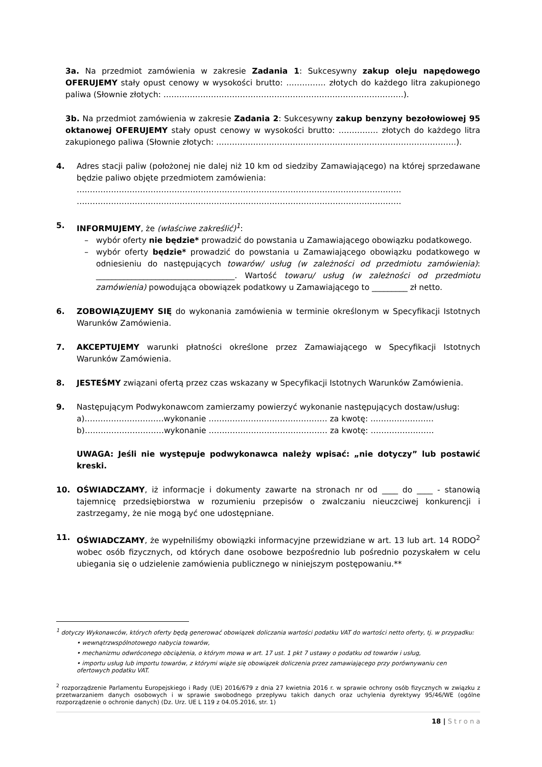3a. Na przedmiot zamówienia w zakresie Zadania 1: Sukcesywny zakup oleju napędowego OFERUJEMY stały opust cenowy w wysokości brutto: …………… złotych do każdego litra zakupionego paliwa (Słownie złotych: ……………………………………………………………………………….).
3b. Na przedmiot zamówienia w zakresie Zadania 2: Sukcesywny zakup benzyny bezołowiowej 95 oktanowej OFERUJEMY stały opust cenowy w wysokości brutto: …………… złotych do każdego litra zakupionego paliwa (Słownie złotych: ……………………………………………………………………………….).
4. Adres stacji paliw (położonej nie dalej niż 10 km od siedziby Zamawiającego) na której sprzedawane będzie paliwo objęte przedmiotem zamówienia:
……………………………………………………………………………………………………………
……………………………………………………………………………………………………………
5. INFORMUJEMY, że (właściwe zakreślić)<sup>1</sup>:
– wybór oferty nie będzie* prowadzić do powstania u Zamawiającego obowiązku podatkowego.
– wybór oferty będzie* prowadzić do powstania u Zamawiającego obowiązku podatkowego w odniesieniu do następujących towarów/ usług (w zależności od przedmiotu zamówienia): ___________________________________. Wartość towaru/ usług (w zależności od przedmiotu zamówienia) powodująca obowiązek podatkowy u Zamawiającego to _________ zł netto.
6. ZOBOWIĄZUJEMY SIĘ do wykonania zamówienia w terminie określonym w Specyfikacji Istotnych Warunków Zamówienia.
7. AKCEPTUJEMY warunki płatności określone przez Zamawiającego w Specyfikacji Istotnych Warunków Zamówienia.
8. JESTEŚMY związani ofertą przez czas wskazany w Specyfikacji Istotnych Warunków Zamówienia.
9. Następującym Podwykonawcom zamierzamy powierzyć wykonanie następujących dostaw/usług:
a)…………………………wykonanie ……………………………………… za kwotę: ……………………
b)…………………………wykonanie ……………………………………… za kwotę: ……………………
UWAGA: Jeśli nie występuje podwykonawca należy wpisać: „nie dotyczy” lub postawić kreski.
10. OŚWIADCZAMY, iż informacje i dokumenty zawarte na stronach nr od ____ do ____ - stanowią tajemnicę przedsiębiorstwa w rozumieniu przepisów o zwalczaniu nieuczciwej konkurencji i zastrzegamy, że nie mogą być one udostępniane.
11. OŚWIADCZAMY, że wypełniliśmy obowiązki informacyjne przewidziane w art. 13 lub art. 14 RODO<sup>2</sup> wobec osób fizycznych, od których dane osobowe bezpośrednio lub pośrednio pozyskałem w celu ubiegania się o udzielenie zamówienia publicznego w niniejszym postępowaniu.**
<sup>1</sup> dotyczy Wykonawców, których oferty będą generować obowiązek doliczania wartości podatku VAT do wartości netto oferty, tj. w przypadku:
• wewnątrzwspólnotowego nabycia towarów,
• mechanizmu odwróconego obciążenia, o którym mowa w art. 17 ust. 1 pkt 7 ustawy o podatku od towarów i usług,
• importu usług lub importu towarów, z którymi wiąże się obowiązek doliczenia przez zamawiającego przy porównywaniu cen ofertowych podatku VAT.
<sup>2</sup> rozporządzenie Parlamentu Europejskiego i Rady (UE) 2016/679 z dnia 27 kwietnia 2016 r. w sprawie ochrony osób fizycznych w związku z przetwarzaniem danych osobowych i w sprawie swobodnego przepływu takich danych oraz uchylenia dyrektywy 95/46/WE (ogólne rozporządzenie o ochronie danych) (Dz. Urz. UE L 119 z 04.05.2016, str. 1)
18 | S t r o n a